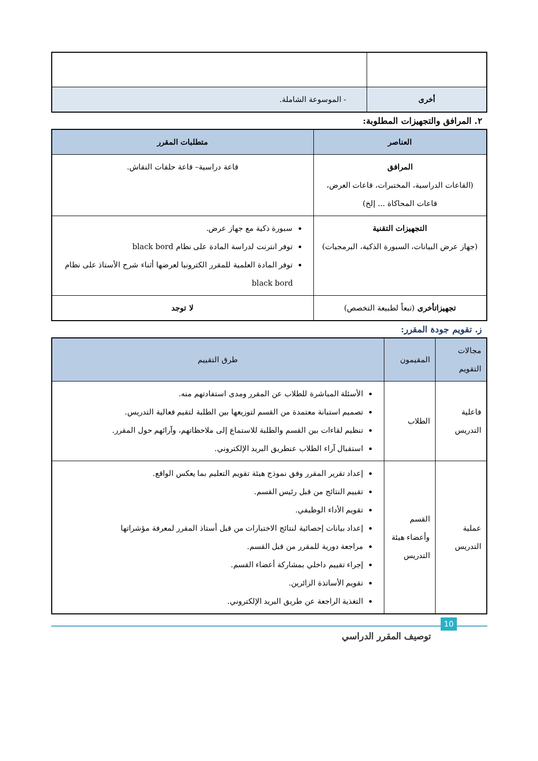| أخرى | - الموسوعة الشاملة. |
٢. المرافق والتجهيزات المطلوبة:
| العناصر | متطلبات المقرر |
| --- | --- |
| المرافق (القاعات الدراسية، المختبرات، قاعات العرض، قاعات المحاكاة ... إلخ) | قاعة دراسية– قاعة حلقات النقاش. |
| التجهيزات التقنية (جهاز عرض البيانات، السبورة الذكية، البرمجيات) | سبورة ذكية مع جهاز عرض. توفر انترنت لدراسة المادة على نظام black bord توفر المادة العلمية للمقرر الكترونيا لعرضها أثناء شرح الأستاذ على نظام black bord |
| تجهيزاتأخرى (تبعاً لطبيعة التخصص) | لا توجد |
ز. تقويم جودة المقرر:
| مجالات التقويم | المقيمون | طرق التقييم |
| فاعلية التدريس | الطلاب | الأسئلة المباشرة للطلاب عن المقرر ومدى استفادتهم منه. تصميم استبانة معتمدة من القسم لتوزيعها بين الطلبة لتقيم فعالية التدريس. تنظيم لقاءات بين القسم والطلبة للاستماع إلى ملاحظاتهم، وآرائهم حول المقرر. استقبال آراء الطلاب عنطريق البريد الإلكتروني. |
| عملية التدريس | القسم وأعضاء هيئة التدريس | إعداد تقرير المقرر وفق نموذج هيئة تقويم التعليم بما يعكس الواقع. تقييم النتائج من قبل رئيس القسم. تقويم الأداء الوظيفي. إعداد بيانات إحصائية لنتائج الاختبارات من قبل أستاذ المقرر لمعرفة مؤشراتها مراجعة دورية للمقرر من قبل القسم. إجراء تقييم داخلي بمشاركة أعضاء القسم. تقويم الأساتذة الزائرين. التغذية الراجعة عن طريق البريد الإلكتروني. |
10
توصيف المقرر الدراسي